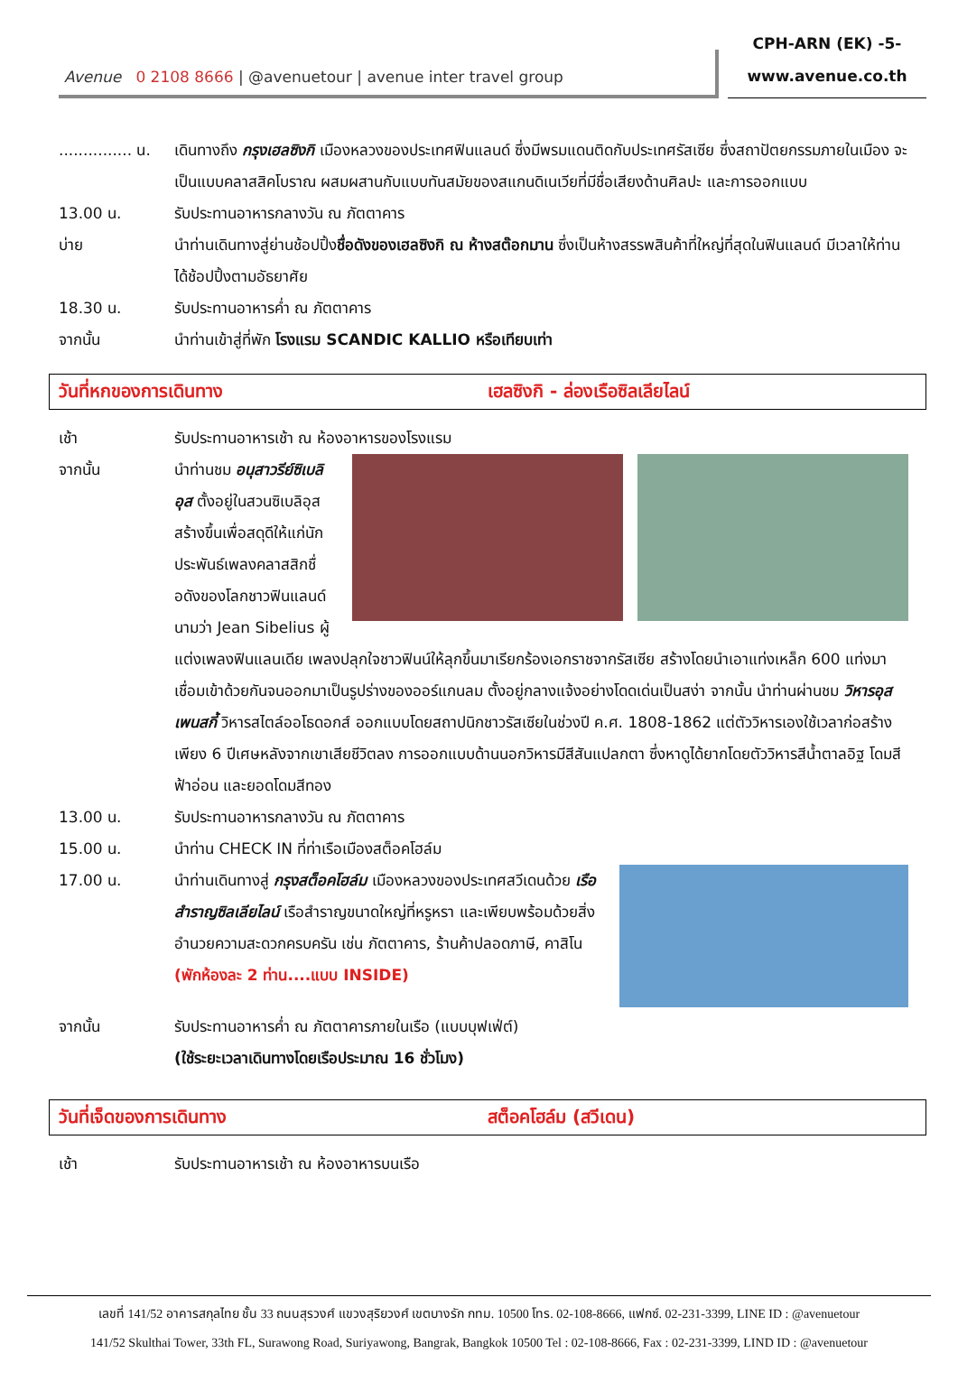Avenue 0 2108 8666 | @avenuetour | avenue inter travel group
CPH-ARN (EK) -5-
www.avenue.co.th
............... น.
เดินทางถึง กรุงเฮลซิงกิ เมืองหลวงของประเทศฟินแลนด์ ซึ่งมีพรมแดนติดกับประเทศรัสเซีย ซึ่งสถาปัตยกรรมภายในเมือง จะเป็นแบบคลาสสิคโบราณ ผสมผสานกับแบบทันสมัยของสแกนดิเนเวียที่มีชื่อเสียงด้านศิลปะ และการออกแบบ
13.00 น. รับประทานอาหารกลางวัน ณ ภัตตาคาร
บ่าย นำท่านเดินทางสู่ย่านช้อปปิ้งชื่อดังของเฮลซิงกิ ณ ห้างสต๊อกมาน ซึ่งเป็นห้างสรรพสินค้าที่ใหญ่ที่สุดในฟินแลนด์ มีเวลาให้ท่านได้ช้อปปิ้งตามอัธยาศัย
18.30 น. รับประทานอาหารค่ำ ณ ภัตตาคาร
จากนั้น นำท่านเข้าสู่ที่พัก โรงแรม SCANDIC KALLIO หรือเทียบเท่า
วันที่หกของการเดินทาง เฮลซิงกิ - ล่องเรือซิลเลียไลน์
เช้า รับประทานอาหารเช้า ณ ห้องอาหารของโรงแรม
จากนั้น นำท่านชม อนุสาวรีย์ซิเบลิอุส ตั้งอยู่ในสวนซิเบลิอุส สร้างขึ้นเพื่อสดุดีให้แก่นักประพันธ์เพลงคลาสสิกชื่อดังของโลกชาวฟินแลนด์นามว่า Jean Sibelius ผู้แต่งเพลงฟินแลนเดีย เพลงปลุกใจชาวฟินน์ให้ลุกขึ้นมาเรียกร้องเอกราชจากรัสเซีย สร้างโดยนำเอาแท่งเหล็ก 600 แท่งมาเชื่อมเข้าด้วยกันจนออกมาเป็นรูปร่างของออร์แกนลม ตั้งอยู่กลางแจ้งอย่างโดดเด่นเป็นสง่า จากนั้น นำท่านผ่านชม วิหารอุสเพนสกี้ วิหารสไตล์ออโธดอกส์ ออกแบบโดยสถาปนิกชาวรัสเซียในช่วงปี ค.ศ. 1808-1862 แต่ตัววิหารเองใช้เวลาก่อสร้างเพียง 6 ปีเศษหลังจากเขาเสียชีวิตลง การออกแบบด้านนอกวิหารมีสีสันแปลกตา ซึ่งหาดูได้ยากโดยตัววิหารสีน้ำตาลอิฐ โดมสีฟ้าอ่อน และยอดโดมสีทอง
13.00 น. รับประทานอาหารกลางวัน ณ ภัตตาคาร
15.00 น. นำท่าน CHECK IN ที่ท่าเรือเมืองสต็อคโฮล์ม
17.00 น. นำท่านเดินทางสู่ กรุงสต็อคโฮล์ม เมืองหลวงของประเทศสวีเดนด้วย เรือสำราญซิลเลียไลน์ เรือสำราญขนาดใหญ่ที่หรูหรา และเพียบพร้อมด้วยสิ่งอำนวยความสะดวกครบครัน เช่น ภัตตาคาร, ร้านค้าปลอดภาษี, คาสิโน (พักห้องละ 2 ท่าน....แบบ INSIDE)
จากนั้น รับประทานอาหารค่ำ ณ ภัตตาคารภายในเรือ (แบบบุฟเฟ่ต์)
(ใช้ระยะเวลาเดินทางโดยเรือประมาณ 16 ชั่วโมง)
วันที่เจ็ดของการเดินทาง สต็อคโฮล์ม (สวีเดน)
เช้า รับประทานอาหารเช้า ณ ห้องอาหารบนเรือ
เลขที่ 141/52 อาคารสกุลไทย ชั้น 33 ถนนสุรวงศ์ แขวงสุริยวงศ์ เขตบางรัก กทม. 10500 โทร. 02-108-8666, แฟกซ์. 02-231-3399, LINE ID : @avenuetour
141/52 Skulthai Tower, 33th FL, Surawong Road, Suriyawong, Bangrak, Bangkok 10500 Tel : 02-108-8666, Fax : 02-231-3399, LIND ID : @avenuetour